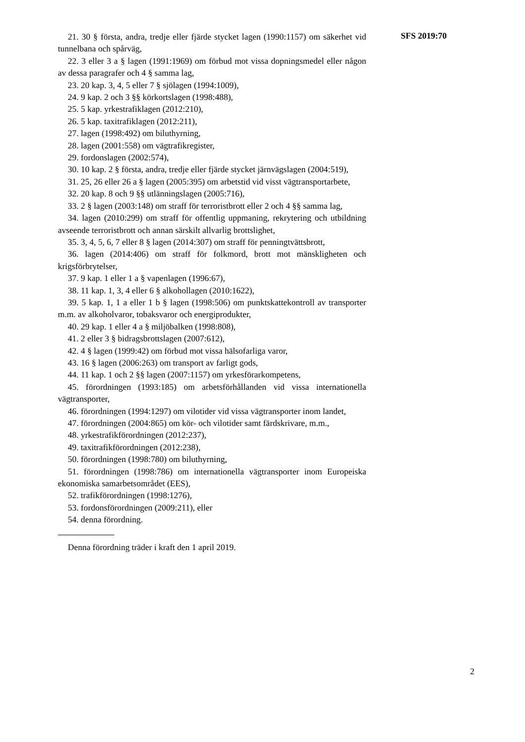21. 30 § första, andra, tredje eller fjärde stycket lagen (1990:1157) om säkerhet vid tunnelbana och spårväg,
22. 3 eller 3 a § lagen (1991:1969) om förbud mot vissa dopningsmedel eller någon av dessa paragrafer och 4 § samma lag,
23. 20 kap. 3, 4, 5 eller 7 § sjölagen (1994:1009),
24. 9 kap. 2 och 3 §§ körkortslagen (1998:488),
25. 5 kap. yrkestrafiklagen (2012:210),
26. 5 kap. taxitrafiklagen (2012:211),
27. lagen (1998:492) om biluthyrning,
28. lagen (2001:558) om vägtrafikregister,
29. fordonslagen (2002:574),
30. 10 kap. 2 § första, andra, tredje eller fjärde stycket järnvägslagen (2004:519),
31. 25, 26 eller 26 a § lagen (2005:395) om arbetstid vid visst vägtransportarbete,
32. 20 kap. 8 och 9 §§ utlänningslagen (2005:716),
33. 2 § lagen (2003:148) om straff för terroristbrott eller 2 och 4 §§ samma lag,
34. lagen (2010:299) om straff för offentlig uppmaning, rekrytering och utbildning avseende terroristbrott och annan särskilt allvarlig brottslighet,
35. 3, 4, 5, 6, 7 eller 8 § lagen (2014:307) om straff för penningtvättsbrott,
36. lagen (2014:406) om straff för folkmord, brott mot mänskligheten och krigsförbrytelser,
37. 9 kap. 1 eller 1 a § vapenlagen (1996:67),
38. 11 kap. 1, 3, 4 eller 6 § alkohollagen (2010:1622),
39. 5 kap. 1, 1 a eller 1 b § lagen (1998:506) om punktskattekontroll av transporter m.m. av alkoholvaror, tobaksvaror och energiprodukter,
40. 29 kap. 1 eller 4 a § miljöbalken (1998:808),
41. 2 eller 3 § bidragsbrottslagen (2007:612),
42. 4 § lagen (1999:42) om förbud mot vissa hälsofarliga varor,
43. 16 § lagen (2006:263) om transport av farligt gods,
44. 11 kap. 1 och 2 §§ lagen (2007:1157) om yrkesförarkompetens,
45. förordningen (1993:185) om arbetsförhållanden vid vissa internationella vägtransporter,
46. förordningen (1994:1297) om vilotider vid vissa vägtransporter inom landet,
47. förordningen (2004:865) om kör- och vilotider samt färdskrivare, m.m.,
48. yrkestrafikförordningen (2012:237),
49. taxitrafikförordningen (2012:238),
50. förordningen (1998:780) om biluthyrning,
51. förordningen (1998:786) om internationella vägtransporter inom Europeiska ekonomiska samarbetsområdet (EES),
52. trafikförordningen (1998:1276),
53. fordonsförordningen (2009:211), eller
54. denna förordning.
Denna förordning träder i kraft den 1 april 2019.
SFS 2019:70
2